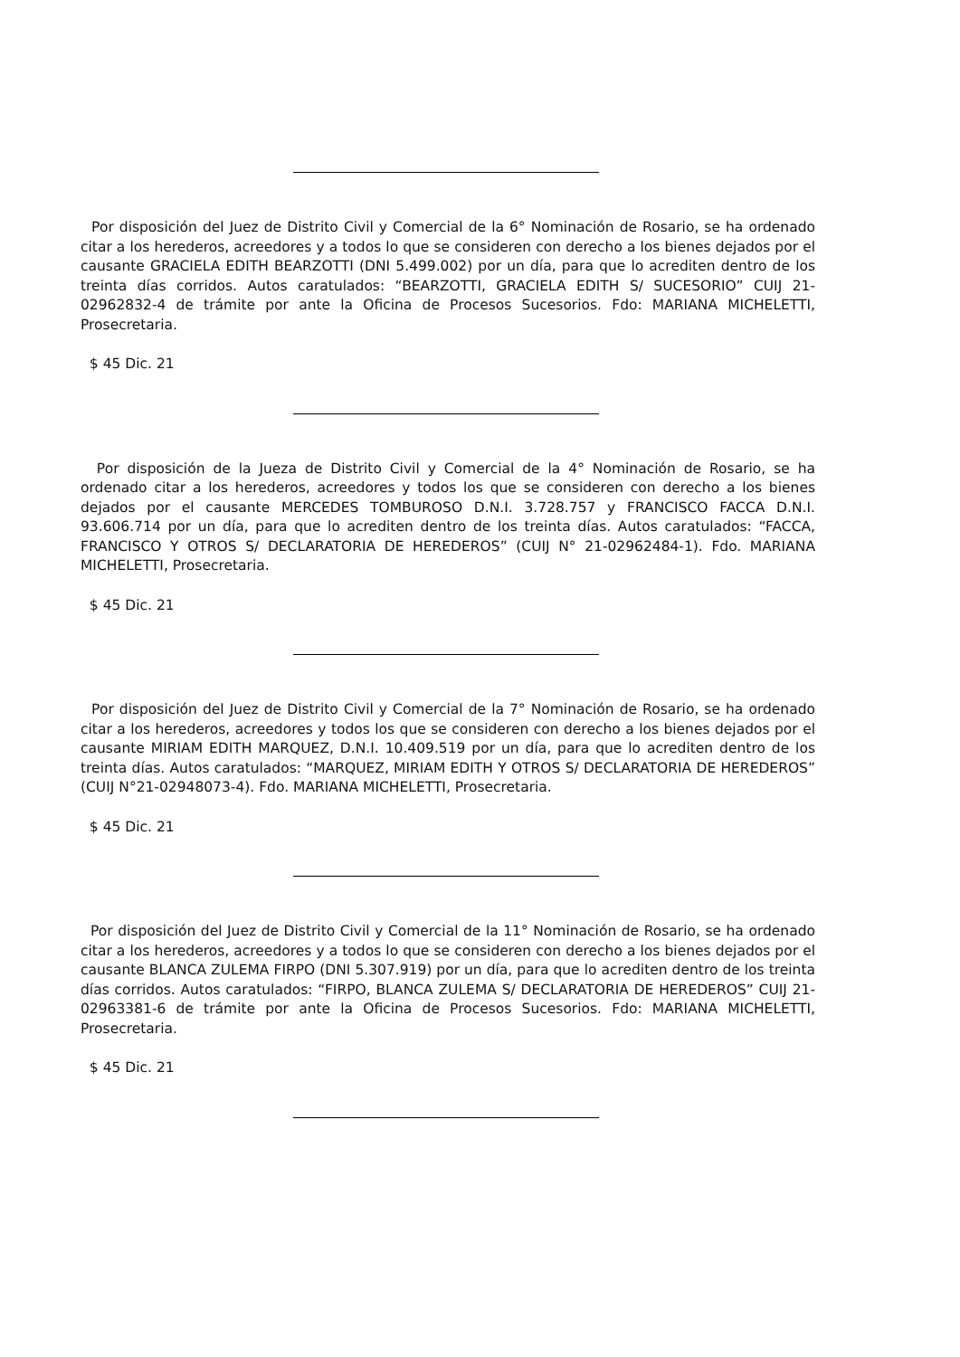Por disposición del Juez de Distrito Civil y Comercial de la 6° Nominación de Rosario, se ha ordenado citar a los herederos, acreedores y a todos lo que se consideren con derecho a los bienes dejados por el causante GRACIELA EDITH BEARZOTTI (DNI 5.499.002) por un día, para que lo acrediten dentro de los treinta días corridos. Autos caratulados: “BEARZOTTI, GRACIELA EDITH S/ SUCESORIO” CUIJ 21-02962832-4 de trámite por ante la Oficina de Procesos Sucesorios. Fdo: MARIANA MICHELETTI, Prosecretaria.
$ 45 Dic. 21
Por disposición de la Jueza de Distrito Civil y Comercial de la 4° Nominación de Rosario, se ha ordenado citar a los herederos, acreedores y todos los que se consideren con derecho a los bienes dejados por el causante MERCEDES TOMBUROSO D.N.I. 3.728.757 y FRANCISCO FACCA D.N.I. 93.606.714 por un día, para que lo acrediten dentro de los treinta días. Autos caratulados: “FACCA, FRANCISCO Y OTROS S/ DECLARATORIA DE HEREDEROS” (CUIJ N° 21-02962484-1). Fdo. MARIANA MICHELETTI, Prosecretaria.
$ 45 Dic. 21
Por disposición del Juez de Distrito Civil y Comercial de la 7° Nominación de Rosario, se ha ordenado citar a los herederos, acreedores y todos los que se consideren con derecho a los bienes dejados por el causante MIRIAM EDITH MARQUEZ, D.N.I. 10.409.519 por un día, para que lo acrediten dentro de los treinta días. Autos caratulados: “MARQUEZ, MIRIAM EDITH Y OTROS S/ DECLARATORIA DE HEREDEROS” (CUIJ N°21-02948073-4). Fdo. MARIANA MICHELETTI, Prosecretaria.
$ 45 Dic. 21
Por disposición del Juez de Distrito Civil y Comercial de la 11° Nominación de Rosario, se ha ordenado citar a los herederos, acreedores y a todos lo que se consideren con derecho a los bienes dejados por el causante BLANCA ZULEMA FIRPO (DNI 5.307.919) por un día, para que lo acrediten dentro de los treinta días corridos. Autos caratulados: “FIRPO, BLANCA ZULEMA S/ DECLARATORIA DE HEREDEROS” CUIJ 21-02963381-6 de trámite por ante la Oficina de Procesos Sucesorios. Fdo: MARIANA MICHELETTI, Prosecretaria.
$ 45 Dic. 21